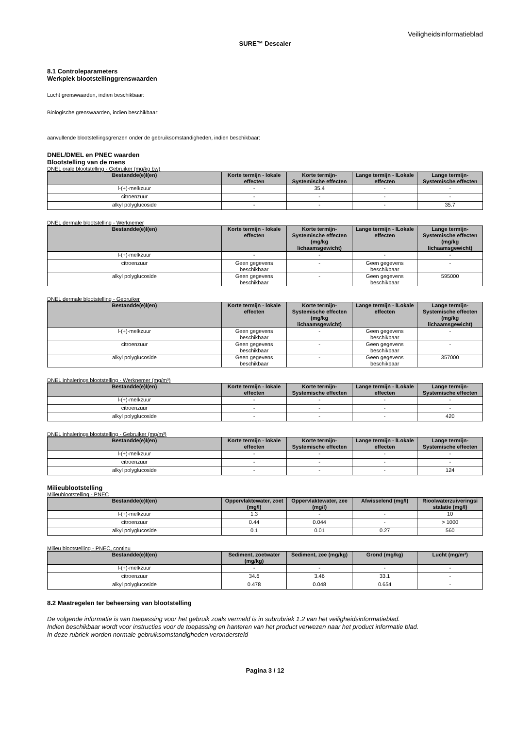Veiligheidsinformatieblad
SURE™ Descaler
8.1 Controleparameters
Werkplek blootstellinggrenswaarden
Lucht grenswaarden, indien beschikbaar:
Biologische grenswaarden, indien beschikbaar:
aanvullende blootstellingsgrenzen onder de gebruiksomstandigheden, indien beschikbaar:
DNEL/DMEL en PNEC waarden
Blootstelling van de mens
DNEL orale blootstelling - Gebruiker (mg/kg bw)
| Bestandde(e)l(en) | Korte termijn - lokale effecten | Korte termijn-Systemische effecten | Lange termijn - lLokale effecten | Lange termijn-Systemische effecten |
| --- | --- | --- | --- | --- |
| l-(+)-melkzuur | - | 35.4 | - | - |
| citroenzuur | - | - | - | - |
| alkyl polyglucoside | - | - | - | 35.7 |
DNEL dermale blootstelling - Werknemer
| Bestandde(e)l(en) | Korte termijn - lokale effecten | Korte termijn-Systemische effecten (mg/kg lichaamsgewicht) | Lange termijn - lLokale effecten | Lange termijn-Systemische effecten (mg/kg lichaamsgewicht) |
| --- | --- | --- | --- | --- |
| l-(+)-melkzuur | - | - | - | - |
| citroenzuur | Geen gegevens beschikbaar | - | Geen gegevens beschikbaar | - |
| alkyl polyglucoside | Geen gegevens beschikbaar | - | Geen gegevens beschikbaar | 595000 |
DNEL dermale blootstelling - Gebruiker
| Bestandde(e)l(en) | Korte termijn - lokale effecten | Korte termijn-Systemische effecten (mg/kg lichaamsgewicht) | Lange termijn - lLokale effecten | Lange termijn-Systemische effecten (mg/kg lichaamsgewicht) |
| --- | --- | --- | --- | --- |
| l-(+)-melkzuur | Geen gegevens beschikbaar | - | Geen gegevens beschikbaar | - |
| citroenzuur | Geen gegevens beschikbaar | - | Geen gegevens beschikbaar | - |
| alkyl polyglucoside | Geen gegevens beschikbaar | - | Geen gegevens beschikbaar | 357000 |
DNEL inhalerings blootstelling - Werknemer (mg/m³)
| Bestandde(e)l(en) | Korte termijn - lokale effecten | Korte termijn-Systemische effecten | Lange termijn - lLokale effecten | Lange termijn-Systemische effecten |
| --- | --- | --- | --- | --- |
| l-(+)-melkzuur | - | - | - | - |
| citroenzuur | - | - | - | - |
| alkyl polyglucoside | - | - | - | 420 |
DNEL inhalerings blootstelling - Gebruiker (mg/m³)
| Bestandde(e)l(en) | Korte termijn - lokale effecten | Korte termijn-Systemische effecten | Lange termijn - lLokale effecten | Lange termijn-Systemische effecten |
| --- | --- | --- | --- | --- |
| l-(+)-melkzuur | - | - | - | - |
| citroenzuur | - | - | - | - |
| alkyl polyglucoside | - | - | - | 124 |
Milieublootstelling
Milieublootstelling - PNEC
| Bestandde(e)l(en) | Oppervlaktewater, zoet (mg/l) | Oppervlaktewater, zee (mg/l) | Afwisselend (mg/l) | Rioolwaterzuiveringsi stalatie (mg/l) |
| --- | --- | --- | --- | --- |
| l-(+)-melkzuur | 1.3 | - | - | 10 |
| citroenzuur | 0.44 | 0.044 | - | > 1000 |
| alkyl polyglucoside | 0.1 | 0.01 | 0.27 | 560 |
Milieu blootstelling - PNEC, continu
| Bestandde(e)l(en) | Sediment, zoetwater (mg/kg) | Sediment, zee (mg/kg) | Grond (mg/kg) | Lucht (mg/m³) |
| --- | --- | --- | --- | --- |
| l-(+)-melkzuur | - | - | - | - |
| citroenzuur | 34.6 | 3.46 | 33.1 | - |
| alkyl polyglucoside | 0.478 | 0.048 | 0.654 | - |
8.2 Maatregelen ter beheersing van blootstelling
De volgende informatie is van toepassing voor het gebruik zoals vermeld is in subrubriek 1.2 van het veiligheidsinformatieblad.
Indien beschikbaar wordt voor instructies voor de toepassing en hanteren van het product verwezen naar het product informatie blad.
In deze rubriek worden normale gebruiksomstandigheden verondersteld
Pagina 3 / 12